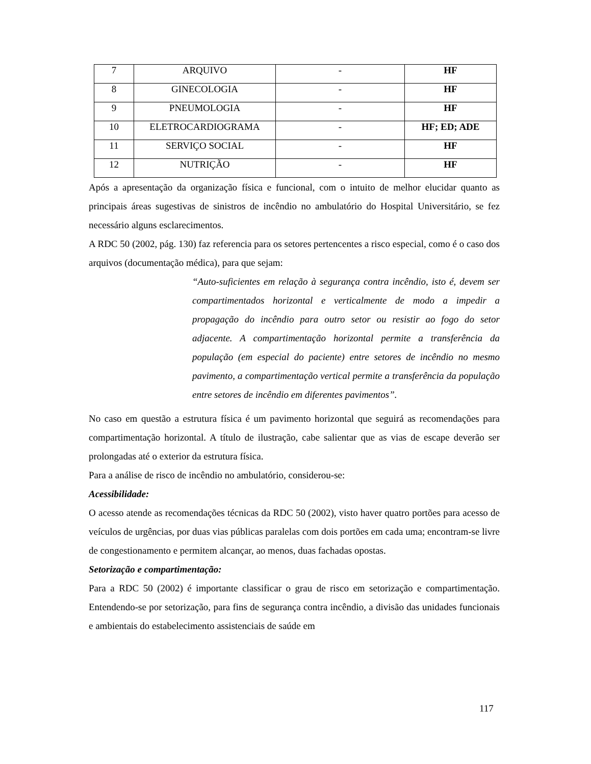| 7 | ARQUIVO | - | HF |
| 8 | GINECOLOGIA | - | HF |
| 9 | PNEUMOLOGIA | - | HF |
| 10 | ELETROCARDIOGRAMA | - | HF; ED; ADE |
| 11 | SERVIÇO SOCIAL | - | HF |
| 12 | NUTRIÇÃO | - | HF |
Após a apresentação da organização física e funcional, com o intuito de melhor elucidar quanto as principais áreas sugestivas de sinistros de incêndio no ambulatório do Hospital Universitário, se fez necessário alguns esclarecimentos.
A RDC 50 (2002, pág. 130) faz referencia para os setores pertencentes a risco especial, como é o caso dos arquivos (documentação médica), para que sejam:
“Auto-suficientes em relação à segurança contra incêndio, isto é, devem ser compartimentados horizontal e verticalmente de modo a impedir a propagação do incêndio para outro setor ou resistir ao fogo do setor adjacente. A compartimentação horizontal permite a transferência da população (em especial do paciente) entre setores de incêndio no mesmo pavimento, a compartimentação vertical permite a transferência da população entre setores de incêndio em diferentes pavimentos”.
No caso em questão a estrutura física é um pavimento horizontal que seguirá as recomendações para compartimentação horizontal. A título de ilustração, cabe salientar que as vias de escape deverão ser prolongadas até o exterior da estrutura física.
Para a análise de risco de incêndio no ambulatório, considerou-se:
Acessibilidade:
O acesso atende as recomendações técnicas da RDC 50 (2002), visto haver quatro portões para acesso de veículos de urgências, por duas vias públicas paralelas com dois portões em cada uma; encontram-se livre de congestionamento e permitem alcançar, ao menos, duas fachadas opostas.
Setorização e compartimentação:
Para a RDC 50 (2002) é importante classificar o grau de risco em setorização e compartimentação. Entendendo-se por setorização, para fins de segurança contra incêndio, a divisão das unidades funcionais e ambientais do estabelecimento assistenciais de saúde em
117